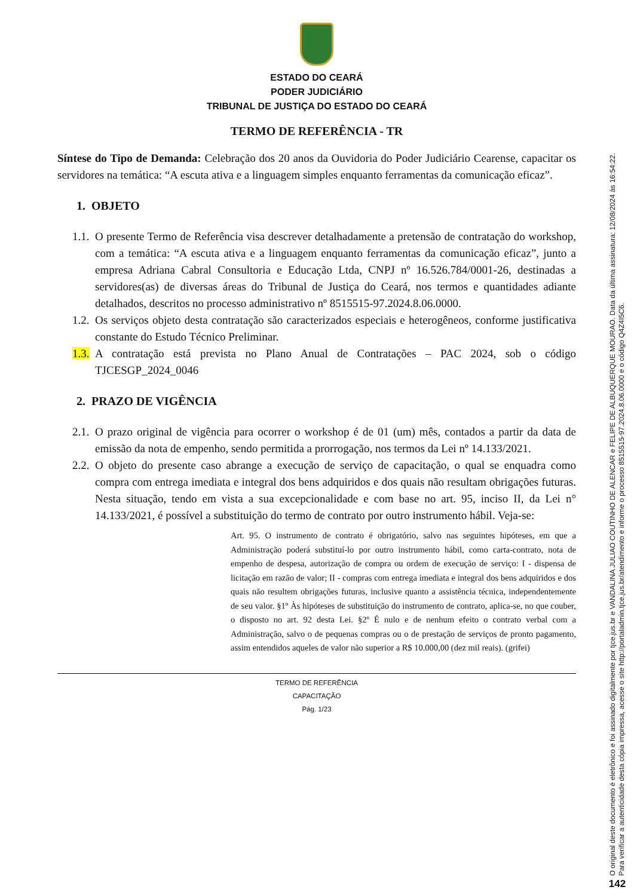ESTADO DO CEARÁ
PODER JUDICIÁRIO
TRIBUNAL DE JUSTIÇA DO ESTADO DO CEARÁ
TERMO DE REFERÊNCIA - TR
Síntese do Tipo de Demanda: Celebração dos 20 anos da Ouvidoria do Poder Judiciário Cearense, capacitar os servidores na temática: “A escuta ativa e a linguagem simples enquanto ferramentas da comunicação eficaz”.
1. OBJETO
1.1. O presente Termo de Referência visa descrever detalhadamente a pretensão de contratação do workshop, com a temática: “A escuta ativa e a linguagem enquanto ferramentas da comunicação eficaz”, junto a empresa Adriana Cabral Consultoria e Educação Ltda, CNPJ nº 16.526.784/0001-26, destinadas a servidores(as) de diversas áreas do Tribunal de Justiça do Ceará, nos termos e quantidades adiante detalhados, descritos no processo administrativo nº 8515515-97.2024.8.06.0000.
1.2. Os serviços objeto desta contratação são caracterizados especiais e heterogêneos, conforme justificativa constante do Estudo Técnico Preliminar.
1.3. A contratação está prevista no Plano Anual de Contratações – PAC 2024, sob o código TJCESGP_2024_0046
2. PRAZO DE VIGÊNCIA
2.1. O prazo original de vigência para ocorrer o workshop é de 01 (um) mês, contados a partir da data de emissão da nota de empenho, sendo permitida a prorrogação, nos termos da Lei nº 14.133/2021.
2.2. O objeto do presente caso abrange a execução de serviço de capacitação, o qual se enquadra como compra com entrega imediata e integral dos bens adquiridos e dos quais não resultam obrigações futuras. Nesta situação, tendo em vista a sua excepcionalidade e com base no art. 95, inciso II, da Lei n° 14.133/2021, é possível a substituição do termo de contrato por outro instrumento hábil. Veja-se:
Art. 95. O instrumento de contrato é obrigatório, salvo nas seguintes hipóteses, em que a Administração poderá substituí-lo por outro instrumento hábil, como carta-contrato, nota de empenho de despesa, autorização de compra ou ordem de execução de serviço: I - dispensa de licitação em razão de valor; II - compras com entrega imediata e integral dos bens adquiridos e dos quais não resultem obrigações futuras, inclusive quanto a assistência técnica, independentemente de seu valor. §1º Às hipóteses de substituição do instrumento de contrato, aplica-se, no que couber, o disposto no art. 92 desta Lei. §2º É nulo e de nenhum efeito o contrato verbal com a Administração, salvo o de pequenas compras ou o de prestação de serviços de pronto pagamento, assim entendidos aqueles de valor não superior a R$ 10.000,00 (dez mil reais). (grifei)
TERMO DE REFERÊNCIA
CAPACITAÇÃO
Pág. 1/23
O original deste documento é eletrônico e foi assinado digitalmente por tjce.jus.br e VANDALINA JULIAO COUTINHO DE ALENCAR e FELIPE DE ALBUQUERQUE MOURAO. Data da última assinatura: 12/08/2024 às 16:54:22.
Para verificar a autenticidade desta cópia impressa, acesse o site http://portaladmin.tjce.jus.br/atendimento e informe o processo 8515515-97.2024.8.06.0000 e o código Q4Z4I5C6.
142